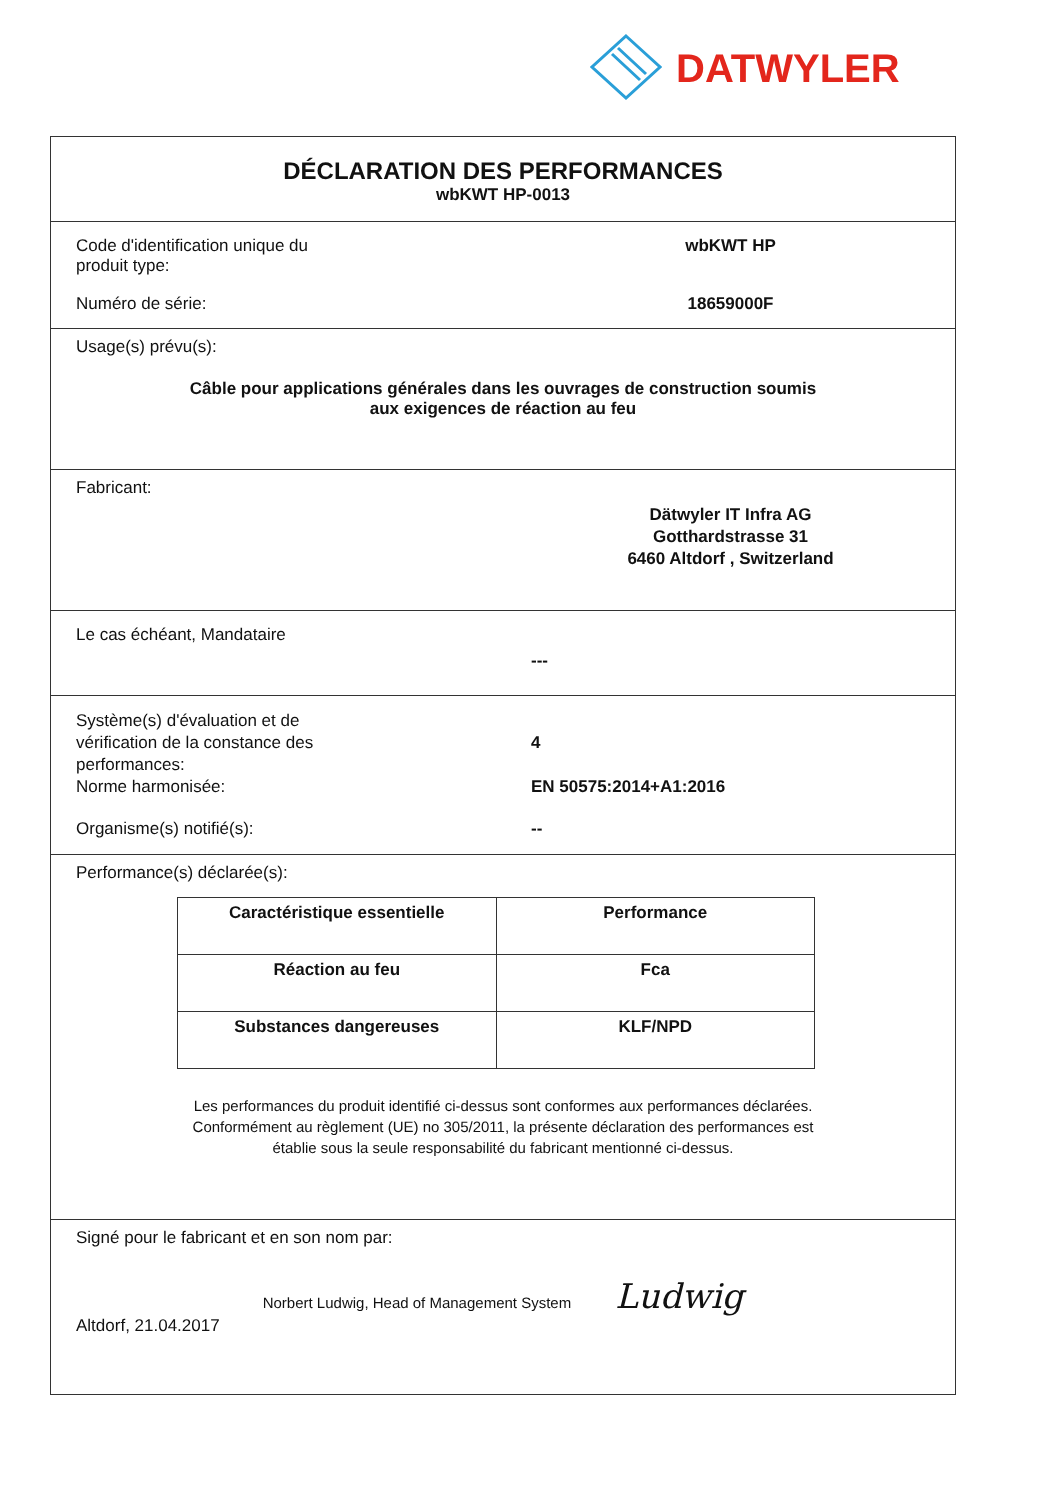DATWYLER
DÉCLARATION DES PERFORMANCES
wbKWT HP-0013
Code d'identification unique du
produit type:
wbKWT HP
Numéro de série: 18659000F
Usage(s) prévu(s):
Câble pour applications générales dans les ouvrages de construction soumis
aux exigences de réaction au feu
Fabricant:
Dätwyler IT Infra AG
Gotthardstrasse 31
6460 Altdorf , Switzerland
Le cas échéant, Mandataire
---
Système(s) d'évaluation et de
vérification de la constance des
performances:
Norme harmonisée:
4
EN 50575:2014+A1:2016
Organisme(s) notifié(s): --
Performance(s) déclarée(s):
| Caractéristique essentielle | Performance |
| --- | --- |
| Réaction au feu | Fca |
| Substances dangereuses | KLF/NPD |
Les performances du produit identifié ci-dessus sont conformes aux performances déclarées.
Conformément au règlement (UE) no 305/2011, la présente déclaration des performances est
établie sous la seule responsabilité du fabricant mentionné ci-dessus.
Signé pour le fabricant et en son nom par:
Norbert Ludwig, Head of Management System Ludwig
Altdorf, 21.04.2017